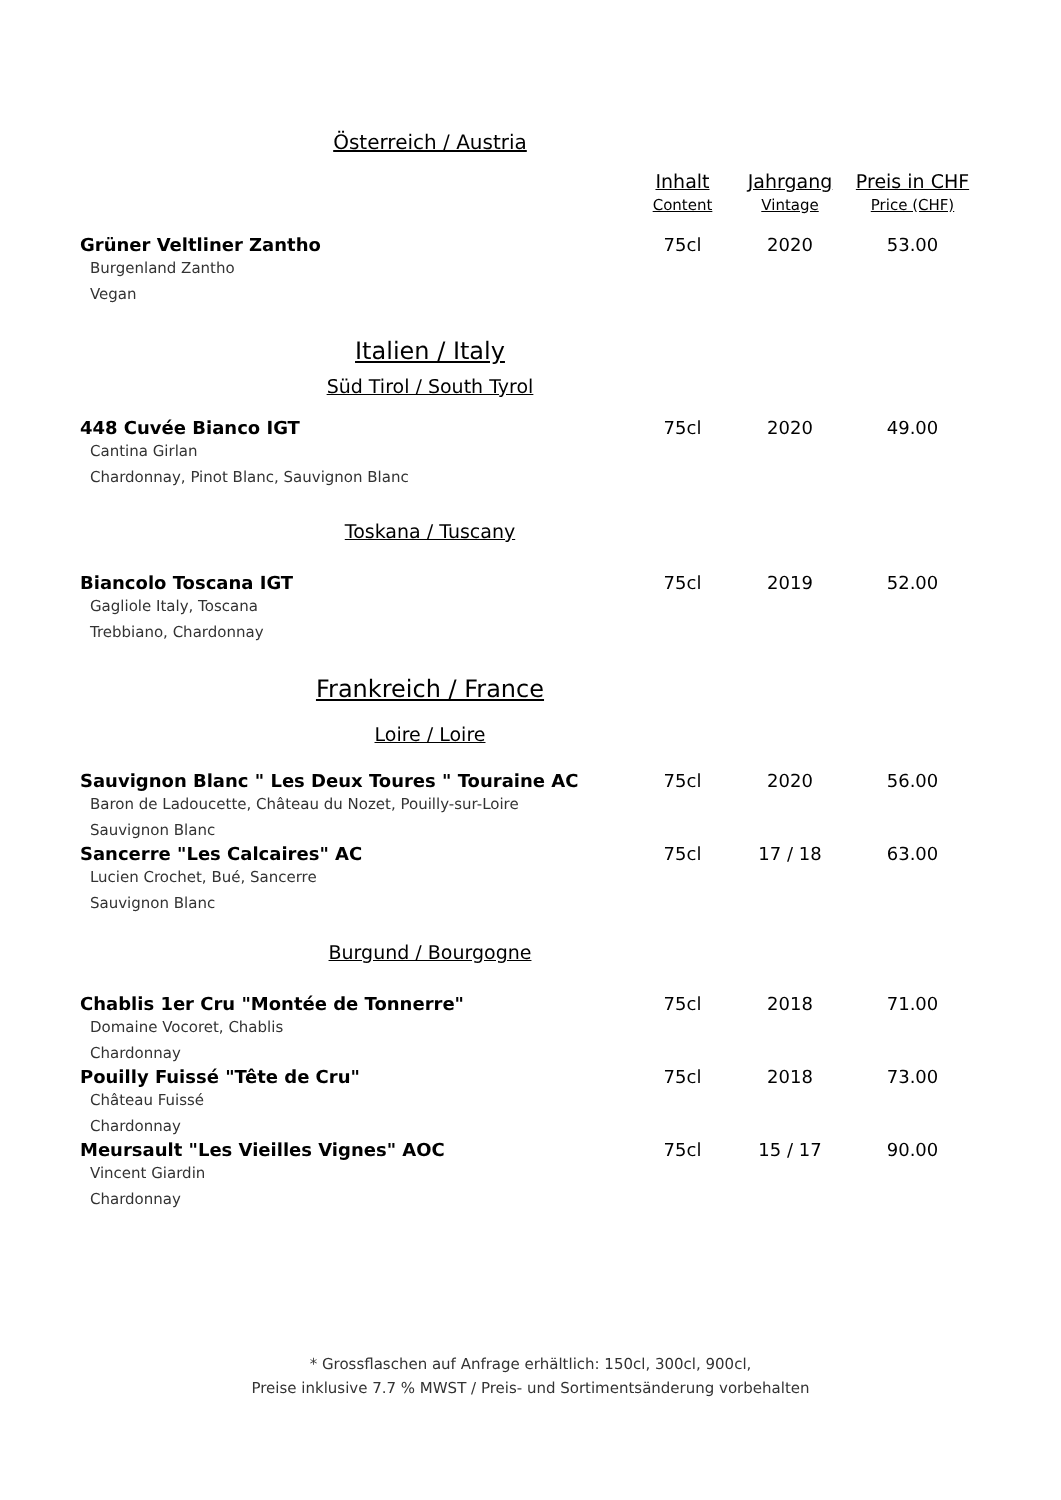| Österreich / Austria | | | |
| | Inhalt Content | Jahrgang Vintage | Preis in CHF Price (CHF) |
| Grüner Veltliner Zantho Burgenland Zantho Vegan | 75cl | 2020 | 53.00 |
| Italien / Italy | | | |
| Süd Tirol / South Tyrol | | | |
| 448 Cuvée Bianco IGT Cantina Girlan Chardonnay, Pinot Blanc, Sauvignon Blanc | 75cl | 2020 | 49.00 |
| Toskana / Tuscany | | | |
| Biancolo Toscana IGT Gagliole Italy, Toscana Trebbiano, Chardonnay | 75cl | 2019 | 52.00 |
| Frankreich / France | | | |
| Loire / Loire | | | |
| Sauvignon Blanc " Les Deux Toures " Touraine AC Baron de Ladoucette, Château du Nozet, Pouilly-sur-Loire Sauvignon Blanc | 75cl | 2020 | 56.00 |
| Sancerre "Les Calcaires" AC Lucien Crochet, Bué, Sancerre Sauvignon Blanc | 75cl | 17 / 18 | 63.00 |
| Burgund / Bourgogne | | | |
| Chablis 1er Cru "Montée de Tonnerre" Domaine Vocoret, Chablis Chardonnay | 75cl | 2018 | 71.00 |
| Pouilly Fuissé "Tête de Cru" Château Fuissé Chardonnay | 75cl | 2018 | 73.00 |
| Meursault "Les Vieilles Vignes" AOC Vincent Giardin Chardonnay | 75cl | 15 / 17 | 90.00 |
* Grossflaschen auf Anfrage erhältlich: 150cl, 300cl, 900cl,
Preise inklusive 7.7 % MWST / Preis- und Sortimentsänderung vorbehalten